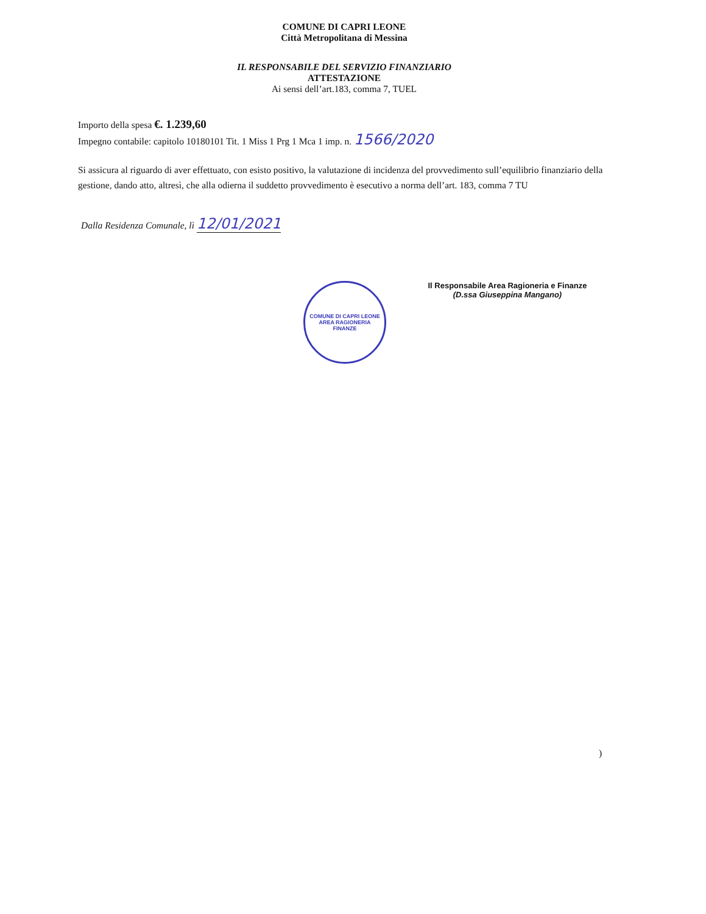COMUNE DI CAPRI LEONE
Città Metropolitana di Messina
IL RESPONSABILE DEL SERVIZIO FINANZIARIO
ATTESTAZIONE
Ai sensi dell’art.183, comma 7, TUEL
Importo della spesa €. 1.239,60
Impegno contabile: capitolo 10180101 Tit. 1 Miss 1 Prg 1 Mca 1 imp. n. 1566/2020
Si assicura al riguardo di aver effettuato, con esisto positivo, la valutazione di incidenza del provvedimento sull’equilibrio finanziario della gestione, dando atto, altresì, che alla odierna il suddetto provvedimento è esecutivo a norma dell’art. 183, comma 7 TU
Dalla Residenza Comunale, lì 12/01/2021
Il Responsabile Area Ragioneria e Finanze
(D.ssa Giuseppina Mangano)
COMUNE DI CAPRI LEONE
AREA RAGIONERIA
FINANZE
)